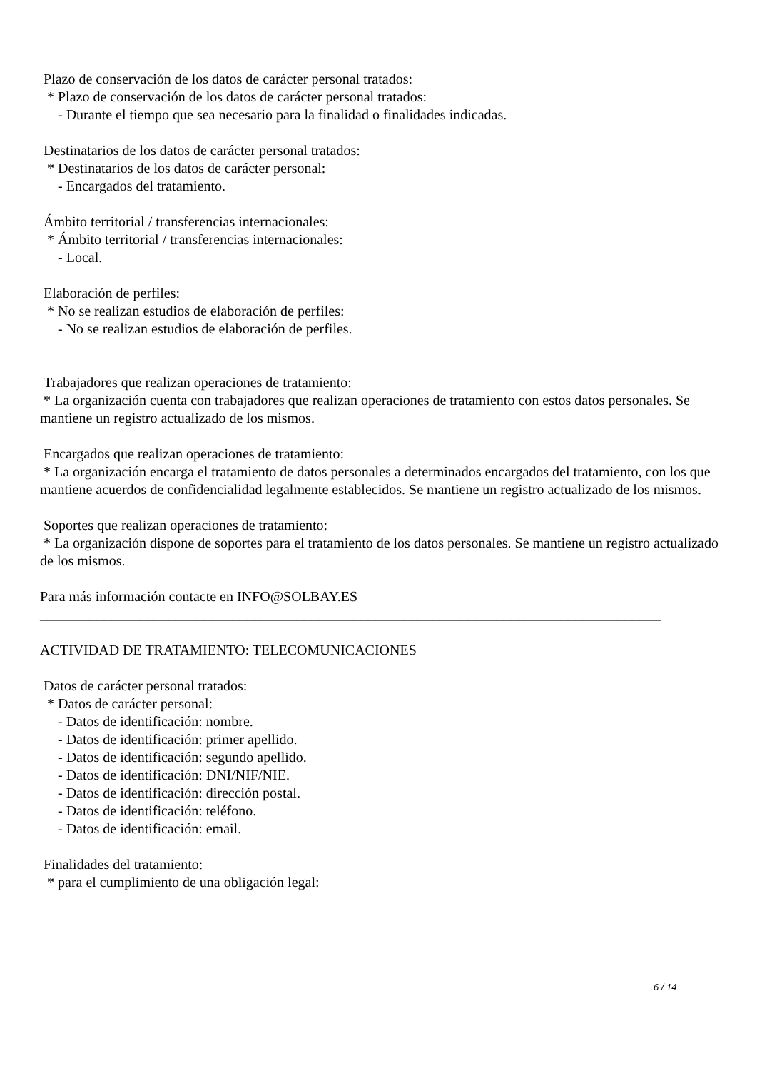Plazo de conservación de los datos de carácter personal tratados:
* Plazo de conservación de los datos de carácter personal tratados:
- Durante el tiempo que sea necesario para la finalidad o finalidades indicadas.
Destinatarios de los datos de carácter personal tratados:
* Destinatarios de los datos de carácter personal:
- Encargados del tratamiento.
Ámbito territorial / transferencias internacionales:
* Ámbito territorial / transferencias internacionales:
- Local.
Elaboración de perfiles:
* No se realizan estudios de elaboración de perfiles:
- No se realizan estudios de elaboración de perfiles.
Trabajadores que realizan operaciones de tratamiento:
* La organización cuenta con trabajadores que realizan operaciones de tratamiento con estos datos personales. Se mantiene un registro actualizado de los mismos.
Encargados que realizan operaciones de tratamiento:
* La organización encarga el tratamiento de datos personales a determinados encargados del tratamiento, con los que mantiene acuerdos de confidencialidad legalmente establecidos. Se mantiene un registro actualizado de los mismos.
Soportes que realizan operaciones de tratamiento:
* La organización dispone de soportes para el tratamiento de los datos personales. Se mantiene un registro actualizado de los mismos.
Para más información contacte en INFO@SOLBAY.ES
_______________________________________________________________________________________
ACTIVIDAD DE TRATAMIENTO: TELECOMUNICACIONES
Datos de carácter personal tratados:
* Datos de carácter personal:
- Datos de identificación: nombre.
- Datos de identificación: primer apellido.
- Datos de identificación: segundo apellido.
- Datos de identificación: DNI/NIF/NIE.
- Datos de identificación: dirección postal.
- Datos de identificación: teléfono.
- Datos de identificación: email.
Finalidades del tratamiento:
* para el cumplimiento de una obligación legal:
6 / 14